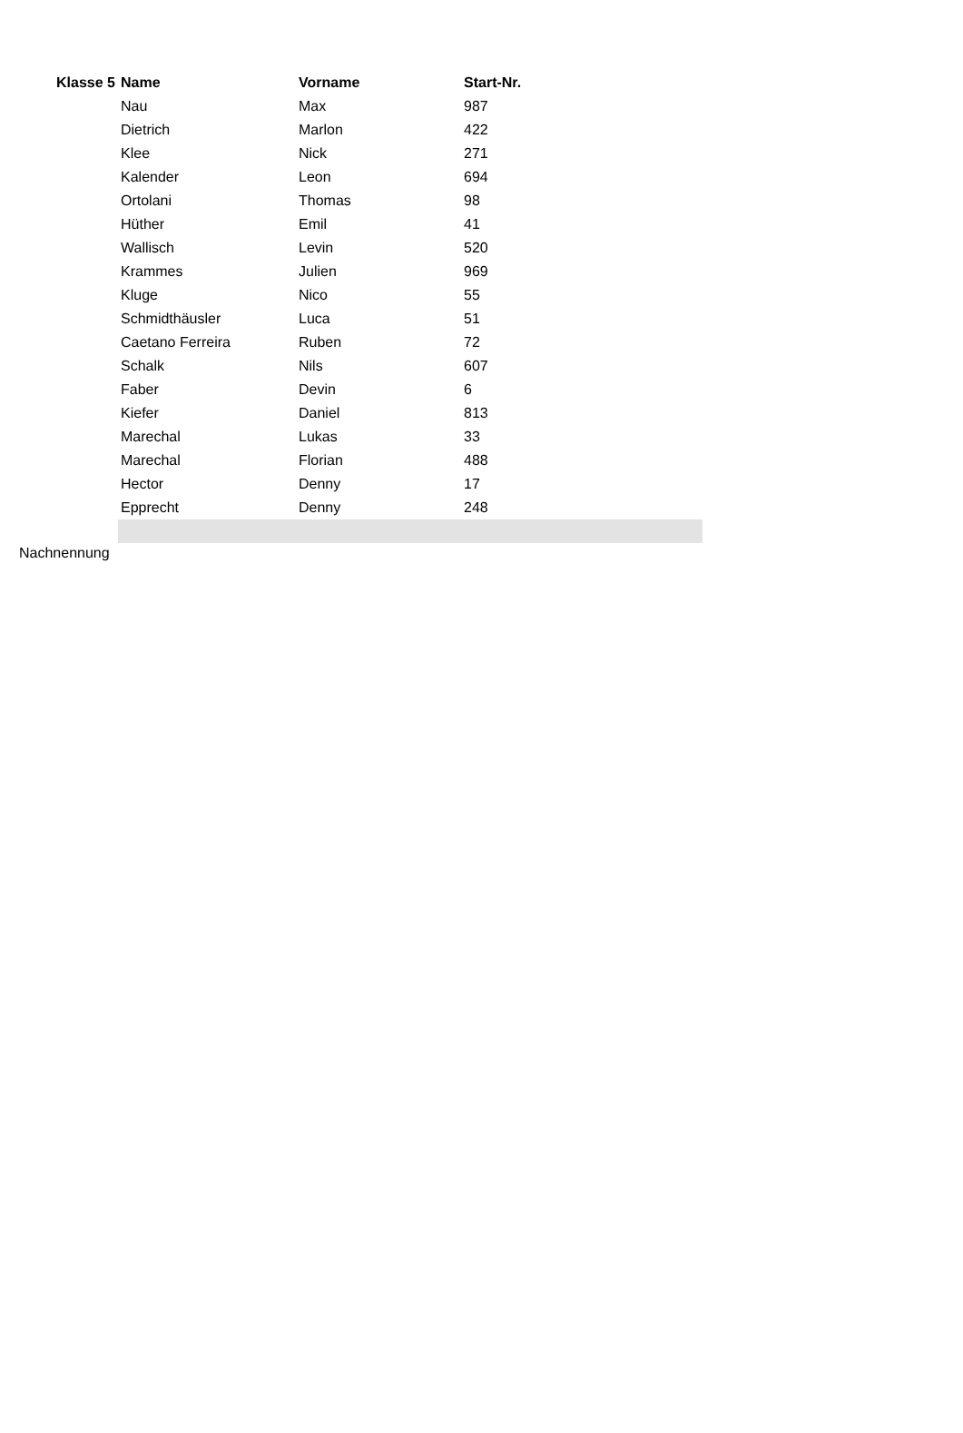| Klasse 5 | Name | Vorname | Start-Nr. | |
| --- | --- | --- | --- | --- |
| | Nau | Max | 987 | |
| | Dietrich | Marlon | 422 | |
| | Klee | Nick | 271 | |
| | Kalender | Leon | 694 | |
| | Ortolani | Thomas | 98 | |
| | Hüther | Emil | 41 | |
| | Wallisch | Levin | 520 | |
| | Krammes | Julien | 969 | |
| | Kluge | Nico | 55 | |
| | Schmidthäusler | Luca | 51 | |
| | Caetano Ferreira | Ruben | 72 | |
| | Schalk | Nils | 607 | |
| | Faber | Devin | 6 | |
| | Kiefer | Daniel | 813 | |
| | Marechal | Lukas | 33 | |
| | Marechal | Florian | 488 | |
| | Hector | Denny | 17 | |
| | Epprecht | Denny | 248 | |
Nachnennung